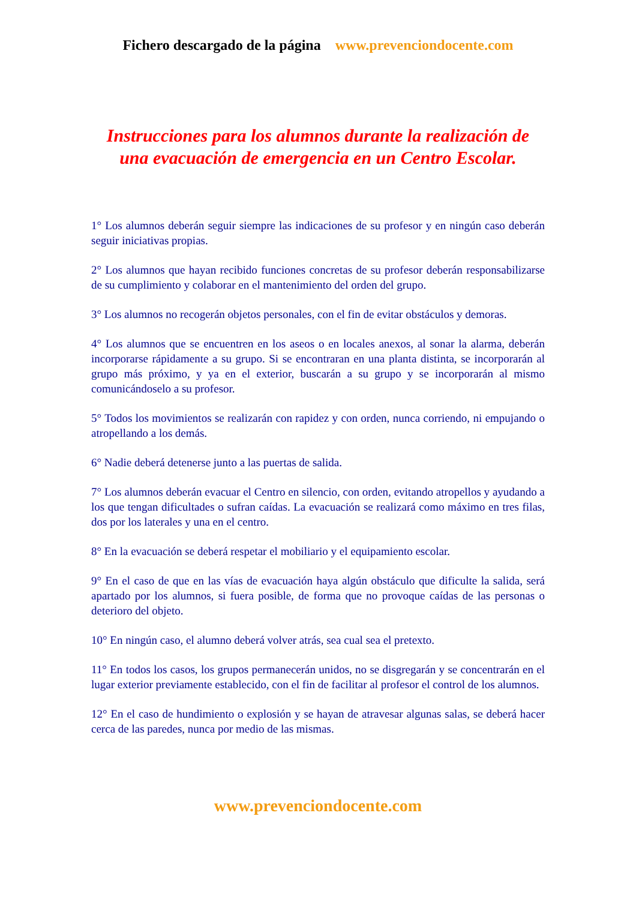Fichero descargado de la página www.prevenciondocente.com
Instrucciones para los alumnos durante la realización de una evacuación de emergencia en un Centro Escolar.
1° Los alumnos deberán seguir siempre las indicaciones de su profesor y en ningún caso deberán seguir iniciativas propias.
2° Los alumnos que hayan recibido funciones concretas de su profesor deberán responsabilizarse de su cumplimiento y colaborar en el mantenimiento del orden del grupo.
3° Los alumnos no recogerán objetos personales, con el fin de evitar obstáculos y demoras.
4° Los alumnos que se encuentren en los aseos o en locales anexos, al sonar la alarma, deberán incorporarse rápidamente a su grupo. Si se encontraran en una planta distinta, se incorporarán al grupo más próximo, y ya en el exterior, buscarán a su grupo y se incorporarán al mismo comunicándoselo a su profesor.
5° Todos los movimientos se realizarán con rapidez y con orden, nunca corriendo, ni empujando o atropellando a los demás.
6° Nadie deberá detenerse junto a las puertas de salida.
7° Los alumnos deberán evacuar el Centro en silencio, con orden, evitando atropellos y ayudando a los que tengan dificultades o sufran caídas. La evacuación se realizará como máximo en tres filas, dos por los laterales y una en el centro.
8° En la evacuación se deberá respetar el mobiliario y el equipamiento escolar.
9° En el caso de que en las vías de evacuación haya algún obstáculo que dificulte la salida, será apartado por los alumnos, si fuera posible, de forma que no provoque caídas de las personas o deterioro del objeto.
10° En ningún caso, el alumno deberá volver atrás, sea cual sea el pretexto.
11° En todos los casos, los grupos permanecerán unidos, no se disgregarán y se concentrarán en el lugar exterior previamente establecido, con el fin de facilitar al profesor el control de los alumnos.
12° En el caso de hundimiento o explosión y se hayan de atravesar algunas salas, se deberá hacer cerca de las paredes, nunca por medio de las mismas.
www.prevenciondocente.com